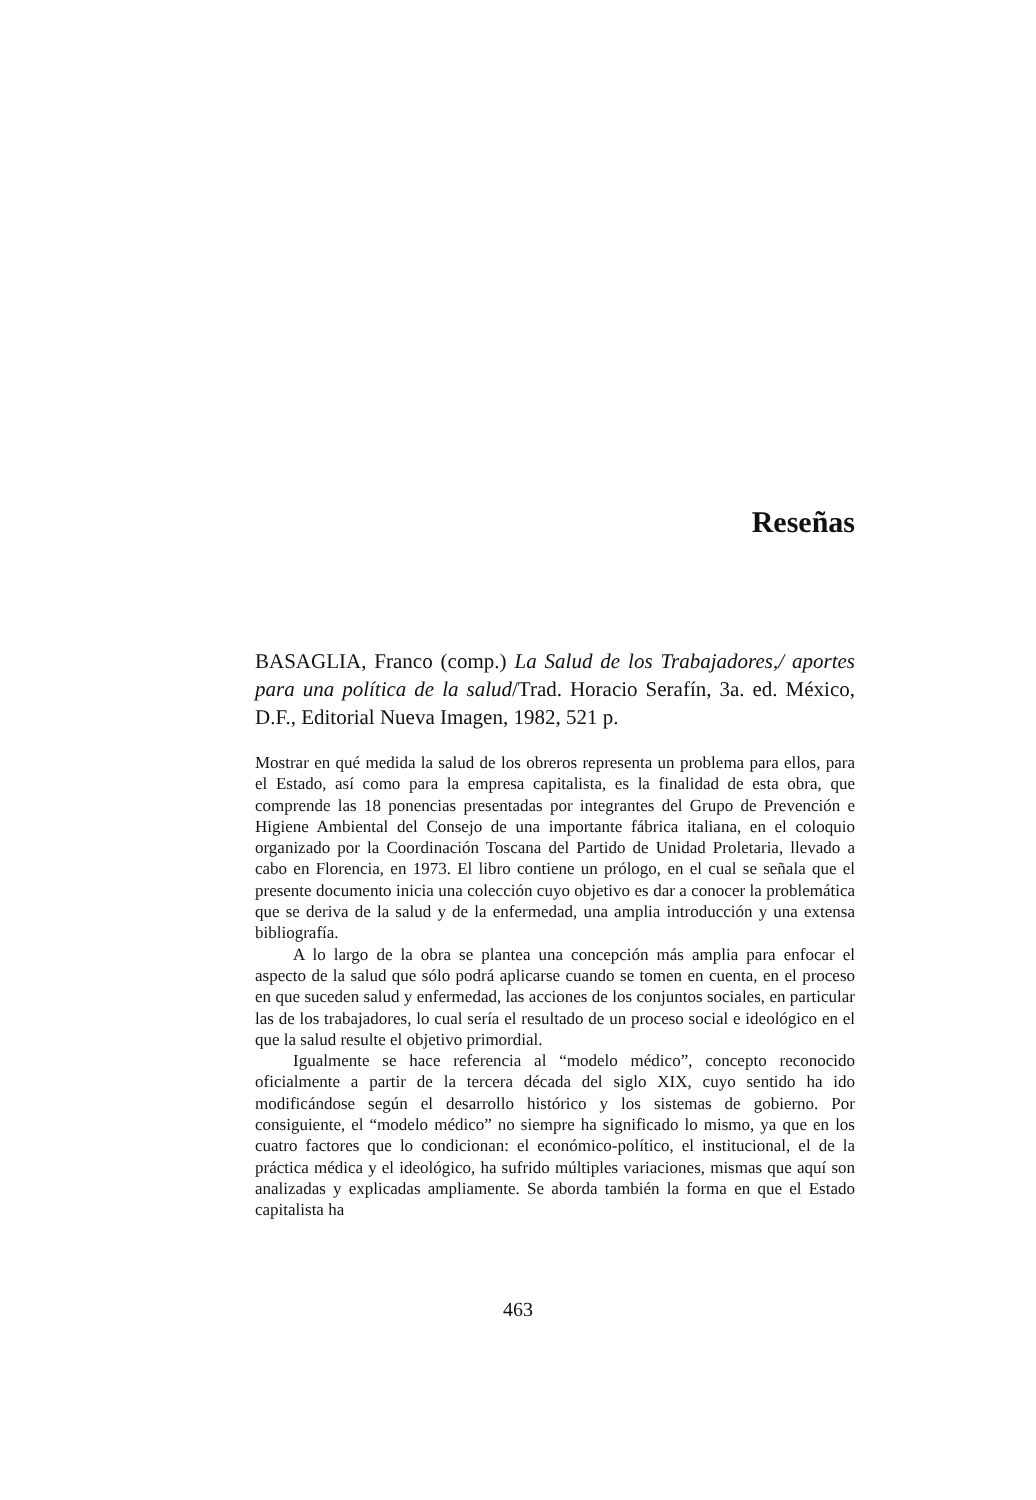Reseñas
BASAGLIA, Franco (comp.) La Salud de los Trabajadores,/ aportes para una política de la salud/Trad. Horacio Serafín, 3a. ed. México, D.F., Editorial Nueva Imagen, 1982, 521 p.
Mostrar en qué medida la salud de los obreros representa un problema para ellos, para el Estado, así como para la empresa capitalista, es la finalidad de esta obra, que comprende las 18 ponencias presentadas por integrantes del Grupo de Prevención e Higiene Ambiental del Consejo de una importante fábrica italiana, en el coloquio organizado por la Coordinación Toscana del Partido de Unidad Proletaria, llevado a cabo en Florencia, en 1973. El libro contiene un prólogo, en el cual se señala que el presente documento inicia una colección cuyo objetivo es dar a conocer la problemática que se deriva de la salud y de la enfermedad, una amplia introducción y una extensa bibliografía.
A lo largo de la obra se plantea una concepción más amplia para enfocar el aspecto de la salud que sólo podrá aplicarse cuando se tomen en cuenta, en el proceso en que suceden salud y enfermedad, las acciones de los conjuntos sociales, en particular las de los trabajadores, lo cual sería el resultado de un proceso social e ideológico en el que la salud resulte el objetivo primordial.
Igualmente se hace referencia al “modelo médico”, concepto reconocido oficialmente a partir de la tercera década del siglo XIX, cuyo sentido ha ido modificándose según el desarrollo histórico y los sistemas de gobierno. Por consiguiente, el “modelo médico” no siempre ha significado lo mismo, ya que en los cuatro factores que lo condicionan: el económico-político, el institucional, el de la práctica médica y el ideológico, ha sufrido múltiples variaciones, mismas que aquí son analizadas y explicadas ampliamente. Se aborda también la forma en que el Estado capitalista ha
463